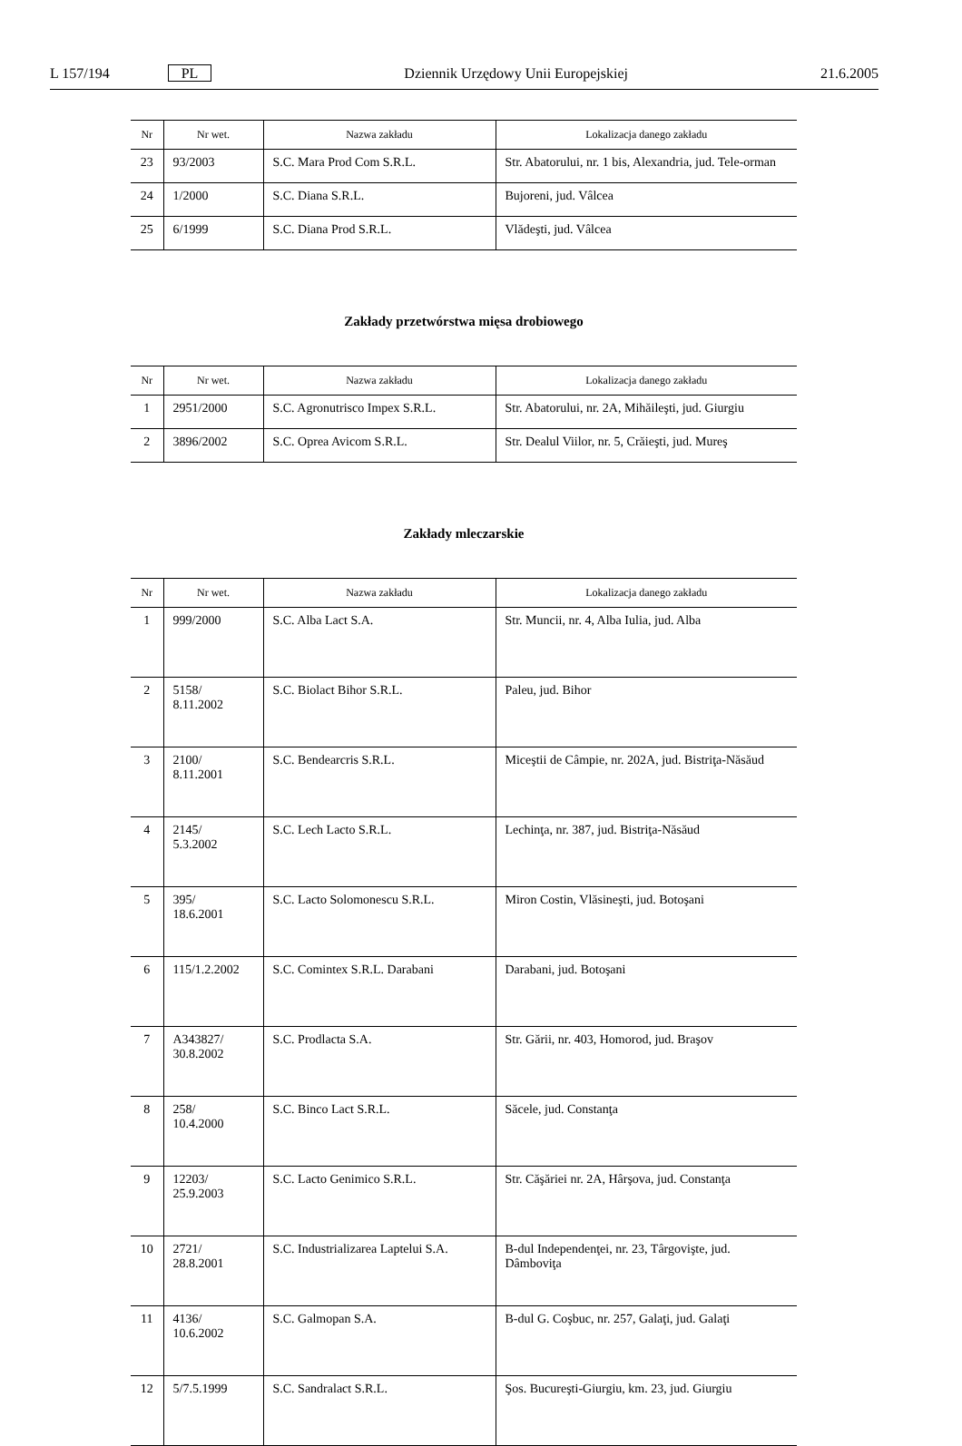L 157/194 PL Dziennik Urzędowy Unii Europejskiej 21.6.2005
| Nr | Nr wet. | Nazwa zakładu | Lokalizacja danego zakładu |
| --- | --- | --- | --- |
| 23 | 93/2003 | S.C. Mara Prod Com S.R.L. | Str. Abatorului, nr. 1 bis, Alexandria, jud. Tele-orman |
| 24 | 1/2000 | S.C. Diana S.R.L. | Bujoreni, jud. Vâlcea |
| 25 | 6/1999 | S.C. Diana Prod S.R.L. | Vlădeşti, jud. Vâlcea |
Zakłady przetwórstwa mięsa drobiowego
| Nr | Nr wet. | Nazwa zakładu | Lokalizacja danego zakładu |
| --- | --- | --- | --- |
| 1 | 2951/2000 | S.C. Agronutrisco Impex S.R.L. | Str. Abatorului, nr. 2A, Mihăileşti, jud. Giurgiu |
| 2 | 3896/2002 | S.C. Oprea Avicom S.R.L. | Str. Dealul Viilor, nr. 5, Crăieşti, jud. Mureş |
Zakłady mleczarskie
| Nr | Nr wet. | Nazwa zakładu | Lokalizacja danego zakładu |
| --- | --- | --- | --- |
| 1 | 999/2000 | S.C. Alba Lact S.A. | Str. Muncii, nr. 4, Alba Iulia, jud. Alba |
| 2 | 5158/ 8.11.2002 | S.C. Biolact Bihor S.R.L. | Paleu, jud. Bihor |
| 3 | 2100/ 8.11.2001 | S.C. Bendearcris S.R.L. | Miceştii de Câmpie, nr. 202A, jud. Bistriţa-Năsăud |
| 4 | 2145/ 5.3.2002 | S.C. Lech Lacto S.R.L. | Lechinţa, nr. 387, jud. Bistriţa-Năsăud |
| 5 | 395/ 18.6.2001 | S.C. Lacto Solomonescu S.R.L. | Miron Costin, Vlăsineşti, jud. Botoşani |
| 6 | 115/1.2.2002 | S.C. Comintex S.R.L. Darabani | Darabani, jud. Botoşani |
| 7 | A343827/ 30.8.2002 | S.C. Prodlacta S.A. | Str. Gării, nr. 403, Homorod, jud. Braşov |
| 8 | 258/ 10.4.2000 | S.C. Binco Lact S.R.L. | Săcele, jud. Constanţa |
| 9 | 12203/ 25.9.2003 | S.C. Lacto Genimico S.R.L. | Str. Căşăriei nr. 2A, Hârşova, jud. Constanţa |
| 10 | 2721/ 28.8.2001 | S.C. Industrializarea Laptelui S.A. | B-dul Independenţei, nr. 23, Târgovişte, jud. Dâmboviţa |
| 11 | 4136/ 10.6.2002 | S.C. Galmopan S.A. | B-dul G. Coşbuc, nr. 257, Galaţi, jud. Galaţi |
| 12 | 5/7.5.1999 | S.C. Sandralact S.R.L. | Şos. Bucureşti-Giurgiu, km. 23, jud. Giurgiu |